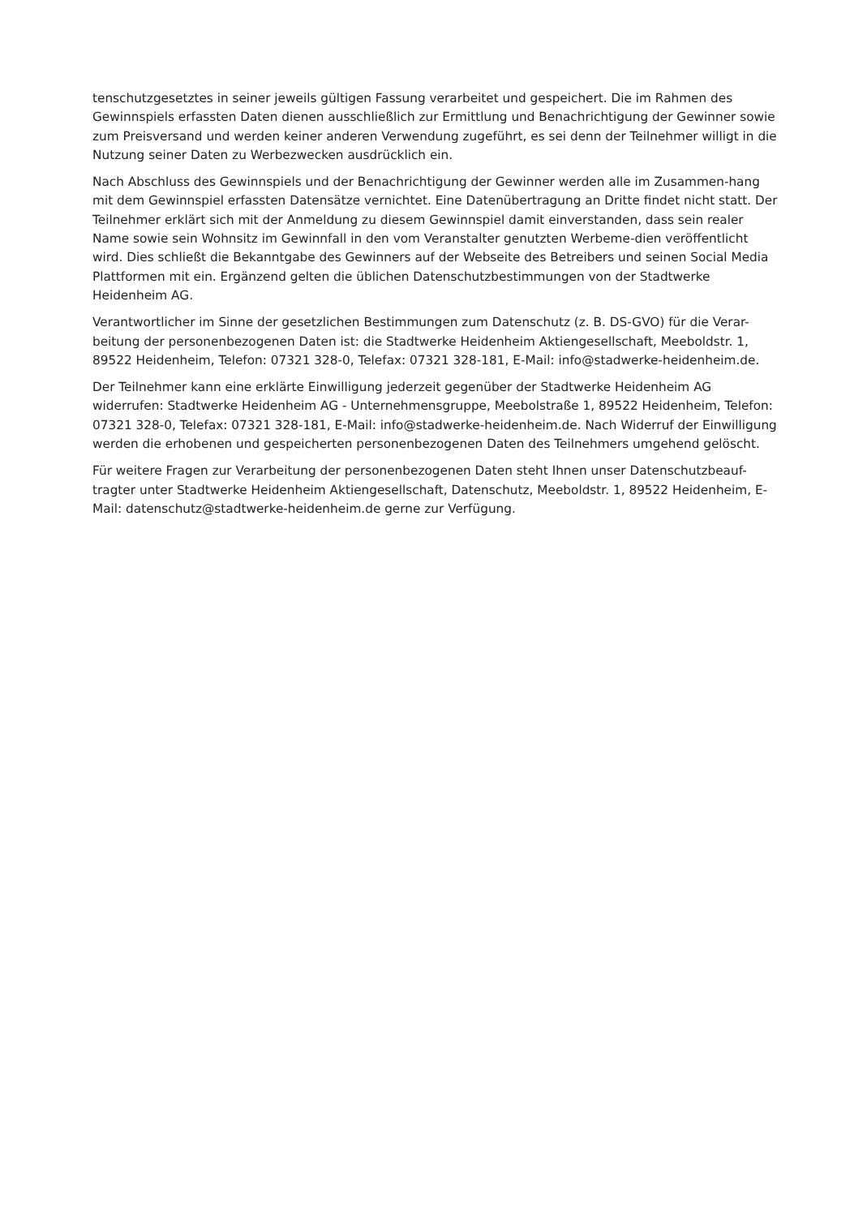tenschutzgesetztes in seiner jeweils gültigen Fassung verarbeitet und gespeichert. Die im Rahmen des Gewinnspiels erfassten Daten dienen ausschließlich zur Ermittlung und Benachrichtigung der Gewinner sowie zum Preisversand und werden keiner anderen Verwendung zugeführt, es sei denn der Teilnehmer willigt in die Nutzung seiner Daten zu Werbezwecken ausdrücklich ein.
Nach Abschluss des Gewinnspiels und der Benachrichtigung der Gewinner werden alle im Zusammen-hang mit dem Gewinnspiel erfassten Datensätze vernichtet. Eine Datenübertragung an Dritte findet nicht statt. Der Teilnehmer erklärt sich mit der Anmeldung zu diesem Gewinnspiel damit einverstanden, dass sein realer Name sowie sein Wohnsitz im Gewinnfall in den vom Veranstalter genutzten Werbeme-dien veröffentlicht wird. Dies schließt die Bekanntgabe des Gewinners auf der Webseite des Betreibers und seinen Social Media Plattformen mit ein. Ergänzend gelten die üblichen Datenschutzbestimmungen von der Stadtwerke Heidenheim AG.
Verantwortlicher im Sinne der gesetzlichen Bestimmungen zum Datenschutz (z. B. DS-GVO) für die Verar-beitung der personenbezogenen Daten ist: die Stadtwerke Heidenheim Aktiengesellschaft, Meeboldstr. 1, 89522 Heidenheim, Telefon: 07321 328-0, Telefax: 07321 328-181, E-Mail: info@stadwerke-heidenheim.de.
Der Teilnehmer kann eine erklärte Einwilligung jederzeit gegenüber der Stadtwerke Heidenheim AG widerrufen: Stadtwerke Heidenheim AG - Unternehmensgruppe, Meebolstraße 1, 89522 Heidenheim, Telefon: 07321 328-0, Telefax: 07321 328-181, E-Mail: info@stadwerke-heidenheim.de. Nach Widerruf der Einwilligung werden die erhobenen und gespeicherten personenbezogenen Daten des Teilnehmers umgehend gelöscht.
Für weitere Fragen zur Verarbeitung der personenbezogenen Daten steht Ihnen unser Datenschutzbeauf-tragter unter Stadtwerke Heidenheim Aktiengesellschaft, Datenschutz, Meeboldstr. 1, 89522 Heidenheim, E-Mail: datenschutz@stadtwerke-heidenheim.de gerne zur Verfügung.